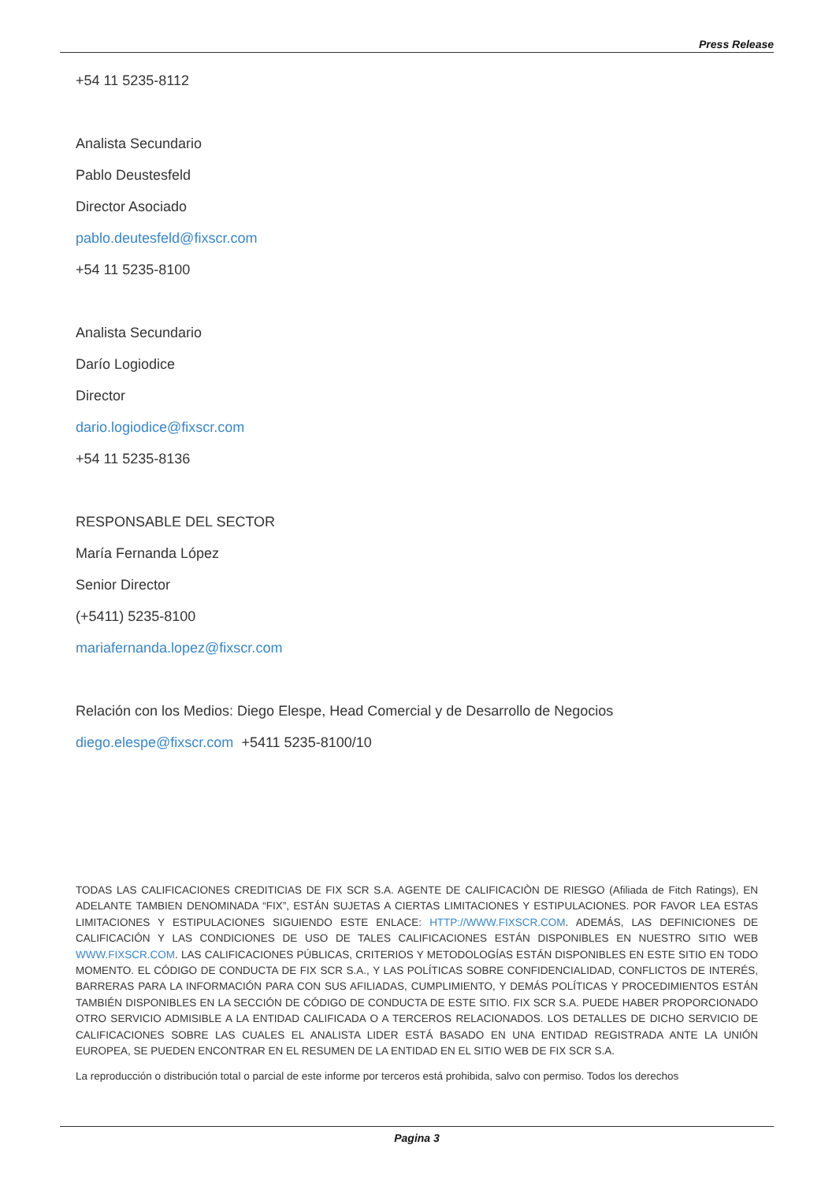Press Release
+54 11 5235-8112
Analista Secundario
Pablo Deustesfeld
Director Asociado
pablo.deutesfeld@fixscr.com
+54 11 5235-8100
Analista Secundario
Darío Logiodice
Director
dario.logiodice@fixscr.com
+54 11 5235-8136
RESPONSABLE DEL SECTOR
María Fernanda López
Senior Director
(+5411) 5235-8100
mariafernanda.lopez@fixscr.com
Relación con los Medios: Diego Elespe, Head Comercial y de Desarrollo de Negocios
diego.elespe@fixscr.com +5411 5235-8100/10
TODAS LAS CALIFICACIONES CREDITICIAS DE FIX SCR S.A. AGENTE DE CALIFICACIÒN DE RIESGO (Afiliada de Fitch Ratings), EN ADELANTE TAMBIEN DENOMINADA “FIX”, ESTÁN SUJETAS A CIERTAS LIMITACIONES Y ESTIPULACIONES. POR FAVOR LEA ESTAS LIMITACIONES Y ESTIPULACIONES SIGUIENDO ESTE ENLACE: HTTP://WWW.FIXSCR.COM. ADEMÁS, LAS DEFINICIONES DE CALIFICACIÓN Y LAS CONDICIONES DE USO DE TALES CALIFICACIONES ESTÁN DISPONIBLES EN NUESTRO SITIO WEB WWW.FIXSCR.COM. LAS CALIFICACIONES PÚBLICAS, CRITERIOS Y METODOLOGÍAS ESTÁN DISPONIBLES EN ESTE SITIO EN TODO MOMENTO. EL CÓDIGO DE CONDUCTA DE FIX SCR S.A., Y LAS POLÍTICAS SOBRE CONFIDENCIALIDAD, CONFLICTOS DE INTERÉS, BARRERAS PARA LA INFORMACIÓN PARA CON SUS AFILIADAS, CUMPLIMIENTO, Y DEMÁS POLÍTICAS Y PROCEDIMIENTOS ESTÁN TAMBIÉN DISPONIBLES EN LA SECCIÓN DE CÓDIGO DE CONDUCTA DE ESTE SITIO. FIX SCR S.A. PUEDE HABER PROPORCIONADO OTRO SERVICIO ADMISIBLE A LA ENTIDAD CALIFICADA O A TERCEROS RELACIONADOS. LOS DETALLES DE DICHO SERVICIO DE CALIFICACIONES SOBRE LAS CUALES EL ANALISTA LIDER ESTÁ BASADO EN UNA ENTIDAD REGISTRADA ANTE LA UNIÓN EUROPEA, SE PUEDEN ENCONTRAR EN EL RESUMEN DE LA ENTIDAD EN EL SITIO WEB DE FIX SCR S.A.
La reproducción o distribución total o parcial de este informe por terceros está prohibida, salvo con permiso. Todos los derechos
Pagina 3